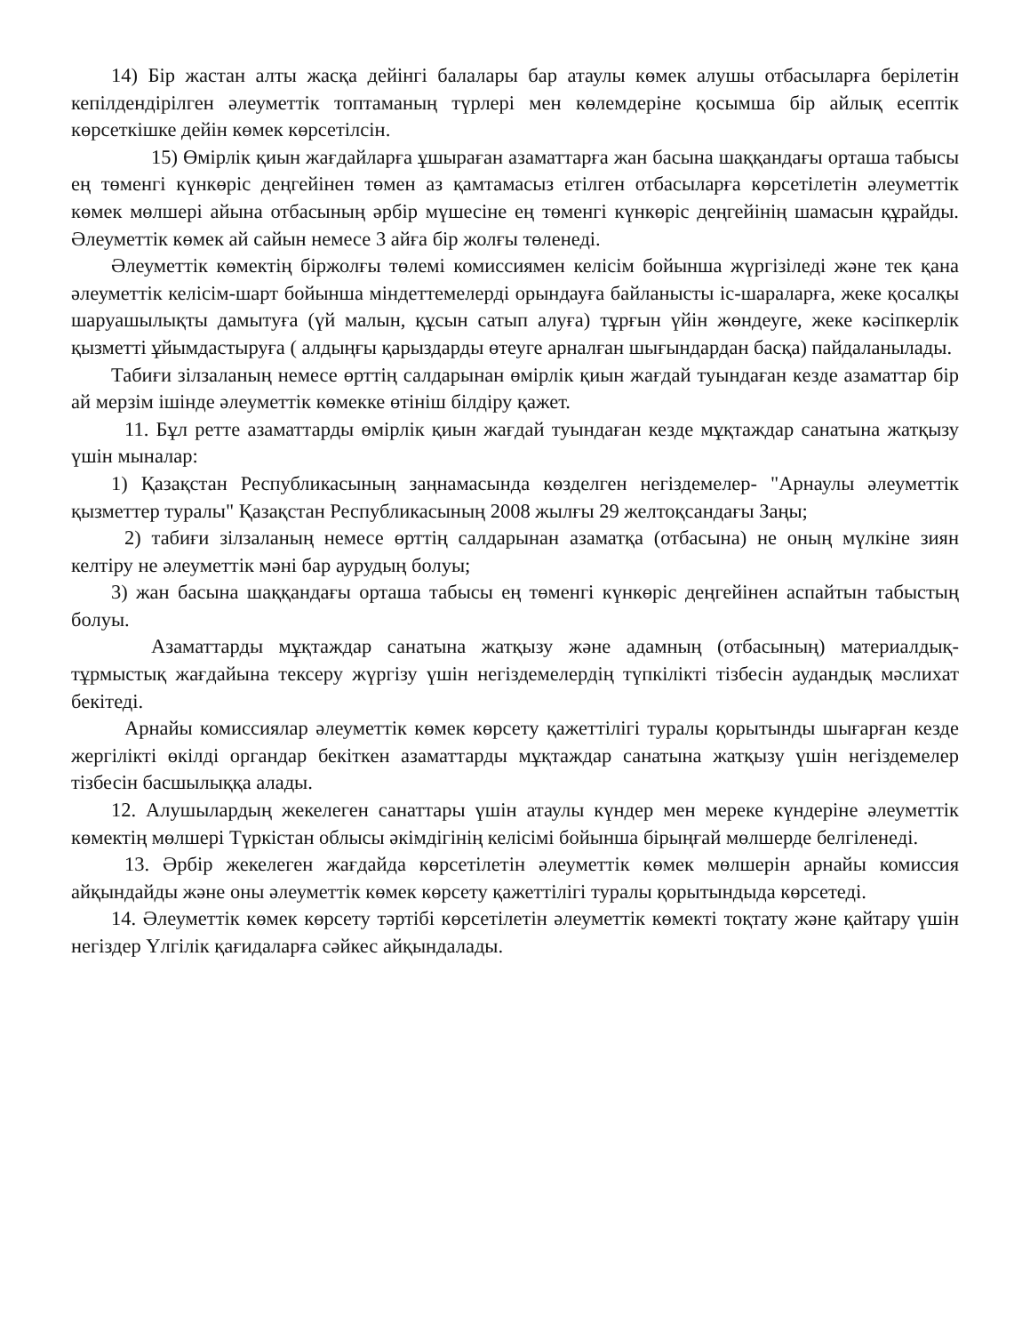14) Бір жастан алты жасқа дейінгі балалары бар атаулы көмек алушы отбасыларға берілетін кепілдендірілген әлеуметтік топтаманың түрлері мен көлемдеріне қосымша бір айлық есептік көрсеткішке дейін көмек көрсетілсін.
15) Өмірлік қиын жағдайларға ұшыраған азаматтарға жан басына шаққандағы орташа табысы ең төменгі күнкөріс деңгейінен төмен аз қамтамасыз етілген отбасыларға көрсетілетін әлеуметтік көмек мөлшері айына отбасының әрбір мүшесіне ең төменгі күнкөріс деңгейінің шамасын құрайды. Әлеуметтік көмек ай сайын немесе 3 айға бір жолғы төленеді.
Әлеуметтік көмектің біржолғы төлемі комиссиямен келісім бойынша жүргізіледі және тек қана әлеуметтік келісім-шарт бойынша міндеттемелерді орындауға байланысты іс-шараларға, жеке қосалқы шаруашылықты дамытуға (үй малын, құсын сатып алуға) тұрғын үйін жөндеуге, жеке кәсіпкерлік қызметті ұйымдастыруға ( алдыңғы қарыздарды өтеуге арналған шығындардан басқа) пайдаланылады.
Табиғи зілзаланың немесе өрттің салдарынан өмірлік қиын жағдай туындаған кезде азаматтар бір ай мерзім ішінде әлеуметтік көмекке өтініш білдіру қажет.
11. Бұл ретте азаматтарды өмірлік қиын жағдай туындаған кезде мұқтаждар санатына жатқызу үшін мыналар:
1) Қазақстан Республикасының заңнамасында көзделген негіздемелер- "Арнаулы әлеуметтік қызметтер туралы" Қазақстан Республикасының 2008 жылғы 29 желтоқсандағы Заңы;
2) табиғи зілзаланың немесе өрттің салдарынан азаматқа (отбасына) не оның мүлкіне зиян келтіру не әлеуметтік мәні бар аурудың болуы;
3) жан басына шаққандағы орташа табысы ең төменгі күнкөріс деңгейінен аспайтын табыстың болуы.
Азаматтарды мұқтаждар санатына жатқызу және адамның (отбасының) материалдық-тұрмыстық жағдайына тексеру жүргізу үшін негіздемелердің түпкілікті тізбесін аудандық мәслихат бекітеді.
Арнайы комиссиялар әлеуметтік көмек көрсету қажеттілігі туралы қорытынды шығарған кезде жергілікті өкілді органдар бекіткен азаматтарды мұқтаждар санатына жатқызу үшін негіздемелер тізбесін басшылыққа алады.
12. Алушылардың жекелеген санаттары үшін атаулы күндер мен мереке күндеріне әлеуметтік көмектің мөлшері Түркістан облысы әкімдігінің келісімі бойынша бірыңғай мөлшерде белгіленеді.
13. Әрбір жекелеген жағдайда көрсетілетін әлеуметтік көмек мөлшерін арнайы комиссия айқындайды және оны әлеуметтік көмек көрсету қажеттілігі туралы қорытындыда көрсетеді.
14. Әлеуметтік көмек көрсету тәртібі көрсетілетін әлеуметтік көмекті тоқтату және қайтару үшін негіздер Үлгілік қағидаларға сәйкес айқындалады.